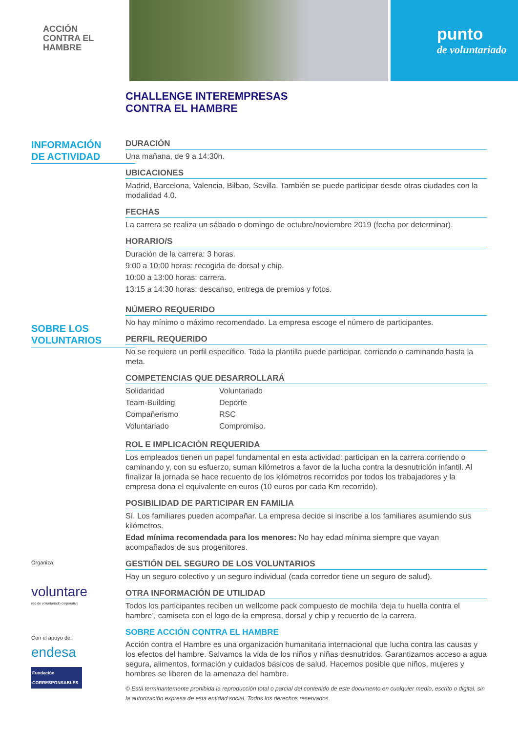ACCIÓN
CONTRA EL
HAMBRE
punto
de voluntariado
CHALLENGE INTEREMPRESAS
CONTRA EL HAMBRE
INFORMACIÓN
DE ACTIVIDAD
SOBRE LOS
VOLUNTARIOS
Organiza:
voluntare
red de voluntariado corporativo
Con el apoyo de:
endesa
Fundación CORRESPONSABLES
DURACIÓN
Una mañana, de 9 a 14:30h.
UBICACIONES
Madrid, Barcelona, Valencia, Bilbao, Sevilla. También se puede participar desde otras ciudades con la modalidad 4.0.
FECHAS
La carrera se realiza un sábado o domingo de octubre/noviembre 2019 (fecha por determinar).
HORARIO/S
Duración de la carrera: 3 horas.
9:00 a 10:00 horas: recogida de dorsal y chip.
10:00 a 13:00 horas: carrera.
13:15 a 14:30 horas: descanso, entrega de premios y fotos.
NÚMERO REQUERIDO
No hay mínimo o máximo recomendado. La empresa escoge el número de participantes.
PERFIL REQUERIDO
No se requiere un perfil específico. Toda la plantilla puede participar, corriendo o caminando hasta la meta.
COMPETENCIAS QUE DESARROLLARÁ
Solidaridad
Team-Building
Compañerismo
Voluntariado
Voluntariado
Deporte
RSC
Compromiso.
ROL E IMPLICACIÓN REQUERIDA
Los empleados tienen un papel fundamental en esta actividad: participan en la carrera corriendo o caminando y, con su esfuerzo, suman kilómetros a favor de la lucha contra la desnutrición infantil. Al finalizar la jornada se hace recuento de los kilómetros recorridos por todos los trabajadores y la empresa dona el equivalente en euros (10 euros por cada Km recorrido).
POSIBILIDAD DE PARTICIPAR EN FAMILIA
Sí. Los familiares pueden acompañar. La empresa decide si inscribe a los familiares asumiendo sus kilómetros.
Edad mínima recomendada para los menores: No hay edad mínima siempre que vayan acompañados de sus progenitores.
GESTIÓN DEL SEGURO DE LOS VOLUNTARIOS
Hay un seguro colectivo y un seguro individual (cada corredor tiene un seguro de salud).
OTRA INFORMACIÓN DE UTILIDAD
Todos los participantes reciben un wellcome pack compuesto de mochila ‘deja tu huella contra el hambre’, camiseta con el logo de la empresa, dorsal y chip y recuerdo de la carrera.
SOBRE ACCIÓN CONTRA EL HAMBRE
Acción contra el Hambre es una organización humanitaria internacional que lucha contra las causas y los efectos del hambre. Salvamos la vida de los niños y niñas desnutridos. Garantizamos acceso a agua segura, alimentos, formación y cuidados básicos de salud. Hacemos posible que niños, mujeres y hombres se liberen de la amenaza del hambre.
© Está terminantemente prohibida la reproducción total o parcial del contenido de este documento en cualquier medio, escrito o digital, sin la autorización expresa de esta entidad social. Todos los derechos reservados.